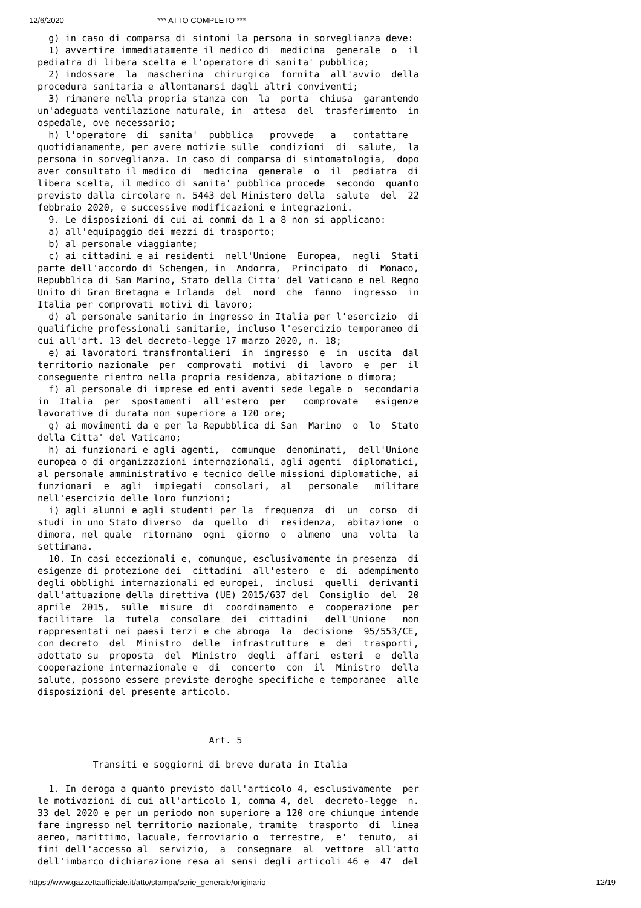12/6/2020 *** ATTO COMPLETO ***
  g) in caso di comparsa di sintomi la persona in sorveglianza deve:
  1) avvertire immediatamente il medico di  medicina  generale  o  il
pediatra di libera scelta e l'operatore di sanita' pubblica;
  2) indossare  la  mascherina  chirurgica  fornita  all'avvio  della
procedura sanitaria e allontanarsi dagli altri conviventi;
  3) rimanere nella propria stanza con  la  porta  chiusa  garantendo
un'adeguata ventilazione naturale, in  attesa  del  trasferimento  in
ospedale, ove necessario;
  h) l'operatore  di  sanita'  pubblica   provvede   a   contattare
quotidianamente, per avere notizie sulle  condizioni  di  salute,  la
persona in sorveglianza. In caso di comparsa di sintomatologia,  dopo
aver consultato il medico di  medicina  generale  o  il  pediatra  di
libera scelta, il medico di sanita' pubblica procede  secondo  quanto
previsto dalla circolare n. 5443 del Ministero della  salute  del  22
febbraio 2020, e successive modificazioni e integrazioni.
  9. Le disposizioni di cui ai commi da 1 a 8 non si applicano:
  a) all'equipaggio dei mezzi di trasporto;
  b) al personale viaggiante;
  c) ai cittadini e ai residenti  nell'Unione  Europea,  negli  Stati
parte dell'accordo di Schengen, in  Andorra,  Principato  di  Monaco,
Repubblica di San Marino, Stato della Citta' del Vaticano e nel Regno
Unito di Gran Bretagna e Irlanda  del  nord  che  fanno  ingresso  in
Italia per comprovati motivi di lavoro;
  d) al personale sanitario in ingresso in Italia per l'esercizio  di
qualifiche professionali sanitarie, incluso l'esercizio temporaneo di
cui all'art. 13 del decreto-legge 17 marzo 2020, n. 18;
  e) ai lavoratori transfrontalieri  in  ingresso  e  in  uscita  dal
territorio nazionale  per  comprovati  motivi  di  lavoro  e  per  il
conseguente rientro nella propria residenza, abitazione o dimora;
  f) al personale di imprese ed enti aventi sede legale o  secondaria
in  Italia  per  spostamenti  all'estero  per   comprovate   esigenze
lavorative di durata non superiore a 120 ore;
  g) ai movimenti da e per la Repubblica di San  Marino  o  lo  Stato
della Citta' del Vaticano;
  h) ai funzionari e agli agenti,  comunque  denominati,  dell'Unione
europea o di organizzazioni internazionali, agli agenti  diplomatici,
al personale amministrativo e tecnico delle missioni diplomatiche, ai
funzionari  e  agli  impiegati  consolari,  al   personale   militare
nell'esercizio delle loro funzioni;
  i) agli alunni e agli studenti per la  frequenza  di  un  corso  di
studi in uno Stato diverso  da  quello  di  residenza,  abitazione  o
dimora, nel quale  ritornano  ogni  giorno  o  almeno  una  volta  la
settimana.
  10. In casi eccezionali e, comunque, esclusivamente in presenza  di
esigenze di protezione dei  cittadini  all'estero  e  di  adempimento
degli obblighi internazionali ed europei,  inclusi  quelli  derivanti
dall'attuazione della direttiva (UE) 2015/637 del  Consiglio  del  20
aprile  2015,  sulle  misure  di  coordinamento  e  cooperazione  per
facilitare  la  tutela  consolare  dei  cittadini   dell'Unione   non
rappresentati nei paesi terzi e che abroga  la  decisione  95/553/CE,
con decreto  del  Ministro  delle  infrastrutture  e  dei  trasporti,
adottato su  proposta  del  Ministro  degli  affari  esteri  e  della
cooperazione internazionale e  di  concerto  con  il  Ministro  della
salute, possono essere previste deroghe specifiche e temporanee  alle
disposizioni del presente articolo.



                               Art. 5

          Transiti e soggiorni di breve durata in Italia

  1. In deroga a quanto previsto dall'articolo 4, esclusivamente  per
le motivazioni di cui all'articolo 1, comma 4, del  decreto-legge  n.
33 del 2020 e per un periodo non superiore a 120 ore chiunque intende
fare ingresso nel territorio nazionale, tramite  trasporto  di  linea
aereo, marittimo, lacuale, ferroviario o  terrestre,  e'  tenuto,  ai
fini dell'accesso al  servizio,  a  consegnare  al  vettore  all'atto
dell'imbarco dichiarazione resa ai sensi degli articoli 46 e  47  del
https://www.gazzettaufficiale.it/atto/stampa/serie_generale/originario 12/19